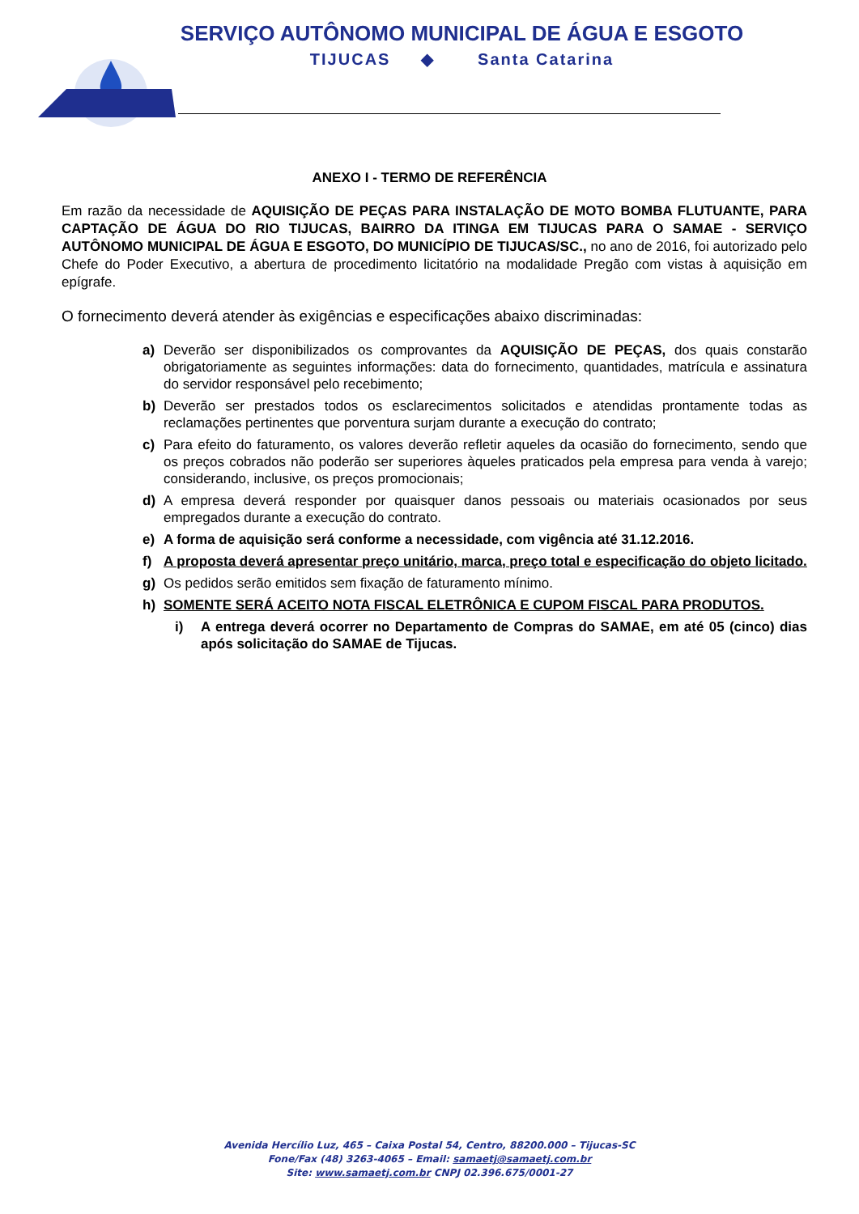SERVIÇO AUTÔNOMO MUNICIPAL DE ÁGUA E ESGOTO
TIJUCAS ◆ Santa Catarina
ANEXO I - TERMO DE REFERÊNCIA
Em razão da necessidade de AQUISIÇÃO DE PEÇAS PARA INSTALAÇÃO DE MOTO BOMBA FLUTUANTE, PARA CAPTAÇÃO DE ÁGUA DO RIO TIJUCAS, BAIRRO DA ITINGA EM TIJUCAS PARA O SAMAE - SERVIÇO AUTÔNOMO MUNICIPAL DE ÁGUA E ESGOTO, DO MUNICÍPIO DE TIJUCAS/SC., no ano de 2016, foi autorizado pelo Chefe do Poder Executivo, a abertura de procedimento licitatório na modalidade Pregão com vistas à aquisição em epígrafe.
O fornecimento deverá atender às exigências e especificações abaixo discriminadas:
a) Deverão ser disponibilizados os comprovantes da AQUISIÇÃO DE PEÇAS, dos quais constarão obrigatoriamente as seguintes informações: data do fornecimento, quantidades, matrícula e assinatura do servidor responsável pelo recebimento;
b) Deverão ser prestados todos os esclarecimentos solicitados e atendidas prontamente todas as reclamações pertinentes que porventura surjam durante a execução do contrato;
c) Para efeito do faturamento, os valores deverão refletir aqueles da ocasião do fornecimento, sendo que os preços cobrados não poderão ser superiores àqueles praticados pela empresa para venda à varejo; considerando, inclusive, os preços promocionais;
d) A empresa deverá responder por quaisquer danos pessoais ou materiais ocasionados por seus empregados durante a execução do contrato.
e) A forma de aquisição será conforme a necessidade, com vigência até 31.12.2016.
f) A proposta deverá apresentar preço unitário, marca, preço total e especificação do objeto licitado.
g) Os pedidos serão emitidos sem fixação de faturamento mínimo.
h) SOMENTE SERÁ ACEITO NOTA FISCAL ELETRÔNICA E CUPOM FISCAL PARA PRODUTOS.
i) A entrega deverá ocorrer no Departamento de Compras do SAMAE, em até 05 (cinco) dias após solicitação do SAMAE de Tijucas.
Avenida Hercílio Luz, 465 – Caixa Postal 54, Centro, 88200.000 – Tijucas-SC
Fone/Fax (48) 3263-4065 – Email: samaetj@samaetj.com.br
Site: www.samaetj.com.br CNPJ 02.396.675/0001-27